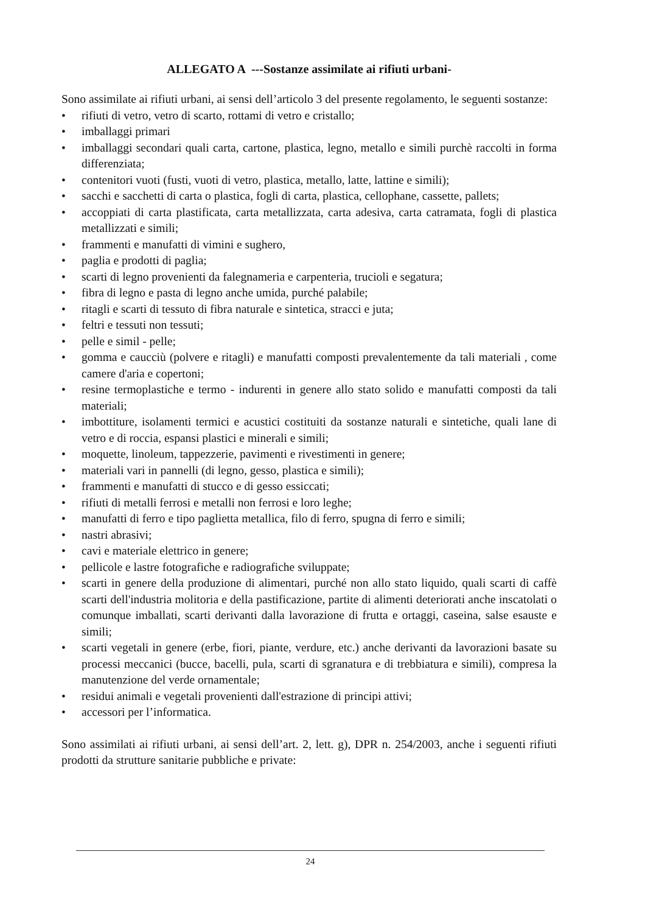ALLEGATO A ---Sostanze assimilate ai rifiuti urbani-
Sono assimilate ai rifiuti urbani, ai sensi dell’articolo 3 del presente regolamento, le seguenti sostanze:
• rifiuti di vetro, vetro di scarto, rottami di vetro e cristallo;
• imballaggi primari
• imballaggi secondari quali carta, cartone, plastica, legno, metallo e simili purchè raccolti in forma differenziata;
• contenitori vuoti (fusti, vuoti di vetro, plastica, metallo, latte, lattine e simili);
• sacchi e sacchetti di carta o plastica, fogli di carta, plastica, cellophane, cassette, pallets;
• accoppiati di carta plastificata, carta metallizzata, carta adesiva, carta catramata, fogli di plastica metallizzati e simili;
• frammenti e manufatti di vimini e sughero,
• paglia e prodotti di paglia;
• scarti di legno provenienti da falegnameria e carpenteria, trucioli e segatura;
• fibra di legno e pasta di legno anche umida, purché palabile;
• ritagli e scarti di tessuto di fibra naturale e sintetica, stracci e juta;
• feltri e tessuti non tessuti;
• pelle e simil - pelle;
• gomma e caucciù (polvere e ritagli) e manufatti composti prevalentemente da tali materiali , come camere d'aria e copertoni;
• resine termoplastiche e termo - indurenti in genere allo stato solido e manufatti composti da tali materiali;
• imbottiture, isolamenti termici e acustici costituiti da sostanze naturali e sintetiche, quali lane di vetro e di roccia, espansi plastici e minerali e simili;
• moquette, linoleum, tappezzerie, pavimenti e rivestimenti in genere;
• materiali vari in pannelli (di legno, gesso, plastica e simili);
• frammenti e manufatti di stucco e di gesso essiccati;
• rifiuti di metalli ferrosi e metalli non ferrosi e loro leghe;
• manufatti di ferro e tipo paglietta metallica, filo di ferro, spugna di ferro e simili;
• nastri abrasivi;
• cavi e materiale elettrico in genere;
• pellicole e lastre fotografiche e radiografiche sviluppate;
• scarti in genere della produzione di alimentari, purché non allo stato liquido, quali scarti di caffè scarti dell'industria molitoria e della pastificazione, partite di alimenti deteriorati anche inscatolati o comunque imballati, scarti derivanti dalla lavorazione di frutta e ortaggi, caseina, salse esauste e simili;
• scarti vegetali in genere (erbe, fiori, piante, verdure, etc.) anche derivanti da lavorazioni basate su processi meccanici (bucce, bacelli, pula, scarti di sgranatura e di trebbiatura e simili), compresa la manutenzione del verde ornamentale;
• residui animali e vegetali provenienti dall'estrazione di principi attivi;
• accessori per l’informatica.
Sono assimilati ai rifiuti urbani, ai sensi dell’art. 2, lett. g), DPR n. 254/2003, anche i seguenti rifiuti prodotti da strutture sanitarie pubbliche e private:
24